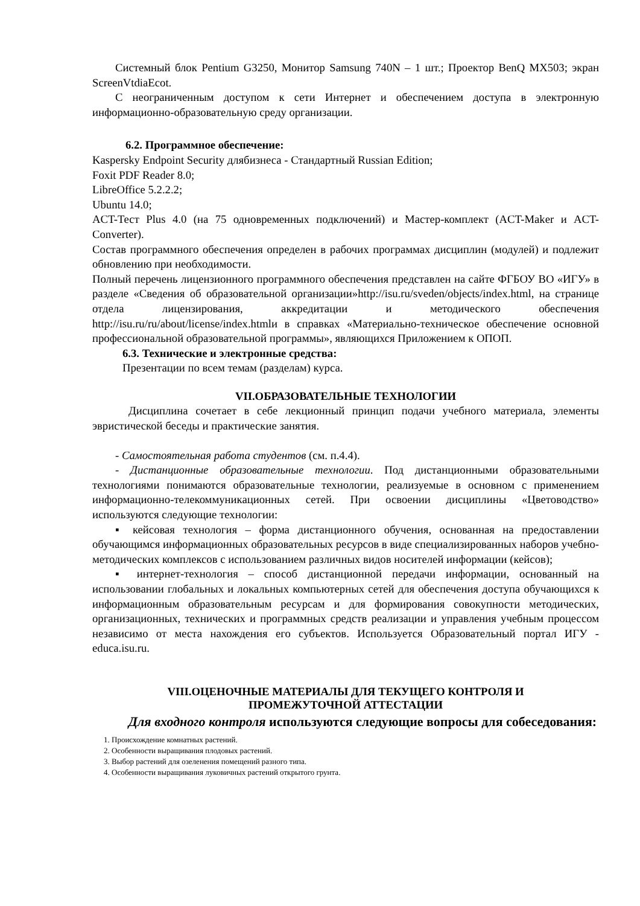Системный блок Pentium G3250, Монитор Samsung 740N – 1 шт.; Проектор BenQ MX503; экран ScreenVtdiaEcot.
С неограниченным доступом к сети Интернет и обеспечением доступа в электронную информационно-образовательную среду организации.
6.2. Программное обеспечение:
Kaspersky Endpoint Security длябизнеса - Стандартный Russian Edition;
Foxit PDF Reader 8.0;
LibreOffice 5.2.2.2;
Ubuntu 14.0;
ACT-Тест Plus 4.0 (на 75 одновременных подключений) и Мастер-комплект (ACT-Maker и ACT-Converter).
Состав программного обеспечения определен в рабочих программах дисциплин (модулей) и подлежит обновлению при необходимости.
Полный перечень лицензионного программного обеспечения представлен на сайте ФГБОУ ВО «ИГУ» в разделе «Сведения об образовательной организации»http://isu.ru/sveden/objects/index.html, на странице отдела лицензирования, аккредитации и методического обеспечения http://isu.ru/ru/about/license/index.htmlи в справках «Материально-техническое обеспечение основной профессиональной образовательной программы», являющихся Приложением к ОПОП.
6.3. Технические и электронные средства:
Презентации по всем темам (разделам) курса.
VII.ОБРАЗОВАТЕЛЬНЫЕ ТЕХНОЛОГИИ
Дисциплина сочетает в себе лекционный принцип подачи учебного материала, элементы эвристической беседы и практические занятия.
- Самостоятельная работа студентов (см. п.4.4).
- Дистанционные образовательные технологии. Под дистанционными образовательными технологиями понимаются образовательные технологии, реализуемые в основном с применением информационно-телекоммуникационных сетей. При освоении дисциплины «Цветоводство» используются следующие технологии:
▪ кейсовая технология – форма дистанционного обучения, основанная на предоставлении обучающимся информационных образовательных ресурсов в виде специализированных наборов учебно-методических комплексов с использованием различных видов носителей информации (кейсов);
▪ интернет-технология – способ дистанционной передачи информации, основанный на использовании глобальных и локальных компьютерных сетей для обеспечения доступа обучающихся к информационным образовательным ресурсам и для формирования совокупности методических, организационных, технических и программных средств реализации и управления учебным процессом независимо от места нахождения его субъектов. Используется Образовательный портал ИГУ - educa.isu.ru.
VIII.ОЦЕНОЧНЫЕ МАТЕРИАЛЫ ДЛЯ ТЕКУЩЕГО КОНТРОЛЯ И
ПРОМЕЖУТОЧНОЙ АТТЕСТАЦИИ
Для входного контроля используются следующие вопросы для собеседования:
1. Происхождение комнатных растений.
2. Особенности выращивания плодовых растений.
3. Выбор растений для озеленения помещений разного типа.
4. Особенности выращивания луковичных растений открытого грунта.